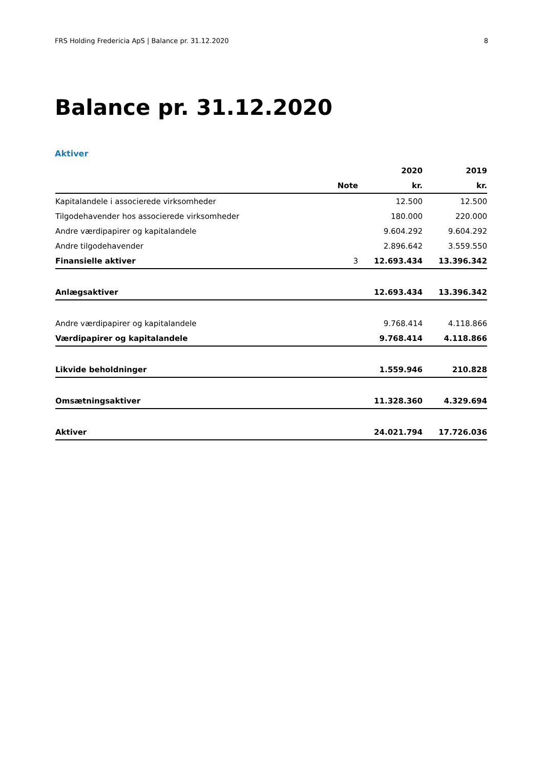FRS Holding Fredericia ApS | Balance pr. 31.12.2020 8
Balance pr. 31.12.2020
Aktiver
| | | 2020 | 2019 |
| --- | --- | --- | --- |
| | Note | kr. | kr. |
| Kapitalandele i associerede virksomheder | | 12.500 | 12.500 |
| Tilgodehavender hos associerede virksomheder | | 180.000 | 220.000 |
| Andre værdipapirer og kapitalandele | | 9.604.292 | 9.604.292 |
| Andre tilgodehavender | | 2.896.642 | 3.559.550 |
| Finansielle aktiver | 3 | 12.693.434 | 13.396.342 |
| Anlægsaktiver | | 12.693.434 | 13.396.342 |
| Andre værdipapirer og kapitalandele | | 9.768.414 | 4.118.866 |
| Værdipapirer og kapitalandele | | 9.768.414 | 4.118.866 |
| Likvide beholdninger | | 1.559.946 | 210.828 |
| Omsætningsaktiver | | 11.328.360 | 4.329.694 |
| Aktiver | | 24.021.794 | 17.726.036 |